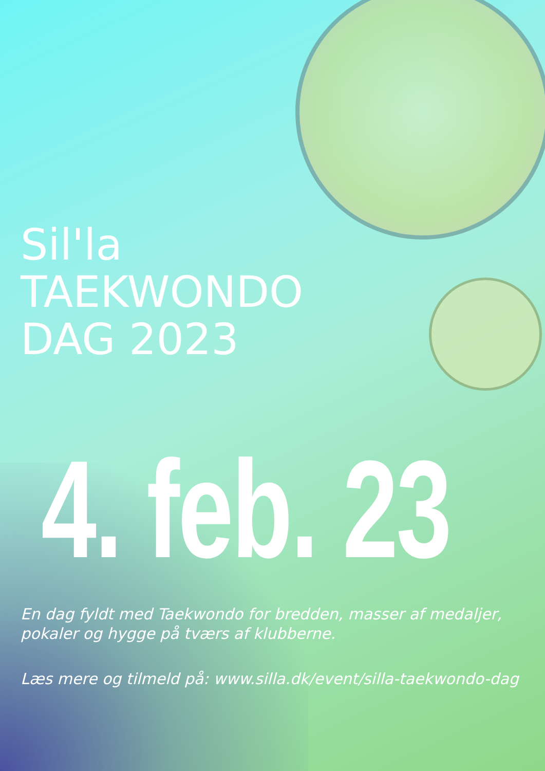Sil'la
TAEKWONDO
DAG 2023
4. feb. 23
En dag fyldt med Taekwondo for bredden, masser af medaljer,
pokaler og hygge på tværs af klubberne.
Læs mere og tilmeld på: www.silla.dk/event/silla-taekwondo-dag